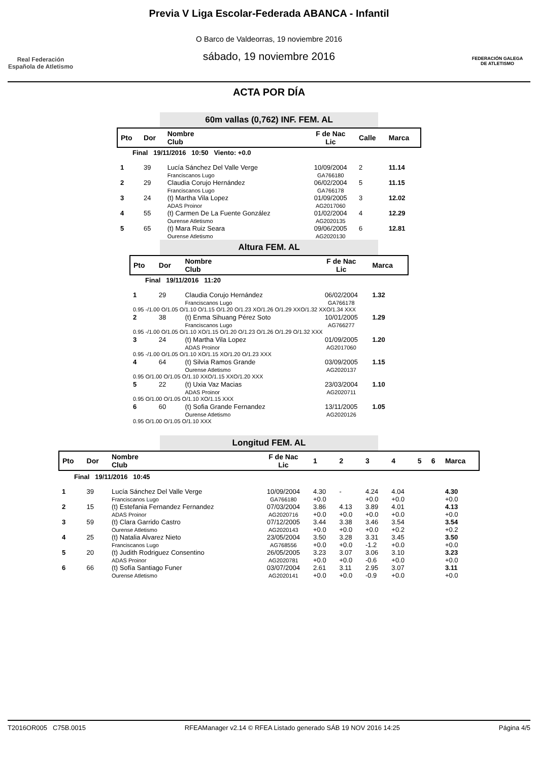Real Federación
Española de Atletismo
Previa V Liga Escolar-Federada ABANCA - Infantil
O Barco de Valdeorras, 19 noviembre 2016
sábado, 19 noviembre 2016
FEDERACIÓN GALEGA
DE ATLETISMO
ACTA POR DÍA
60m vallas (0,762) INF. FEM. AL
| Pto | Dor | Nombre Club | F de Nac Lic | Calle | Marca |
| --- | --- | --- | --- | --- | --- |
| Final 19/11/2016 10:50 Viento: +0.0 | | | | | |
| 1 | 39 | Lucía Sánchez Del Valle Verge Franciscanos Lugo | 10/09/2004 GA766180 | 2 | 11.14 |
| 2 | 29 | Claudia Corujo Hernández Franciscanos Lugo | 06/02/2004 GA766178 | 5 | 11.15 |
| 3 | 24 | (t) Martha Vila Lopez ADAS Proinor | 01/09/2005 AG2017060 | 3 | 12.02 |
| 4 | 55 | (t) Carmen De La Fuente González Ourense Atletismo | 01/02/2004 AG2020135 | 4 | 12.29 |
| 5 | 65 | (t) Mara Ruiz Seara Ourense Atletismo | 09/06/2005 AG2020130 | 6 | 12.81 |
Altura FEM. AL
| Pto | Dor | Nombre Club | F de Nac Lic | Marca |
| --- | --- | --- | --- | --- |
| Final 19/11/2016 11:20 | | | | |
| 1 | 29 | Claudia Corujo Hernández Franciscanos Lugo | 06/02/2004 GA766178 | 1.32 |
| 0.95 -/1.00 O/1.05 O/1.10 O/1.15 O/1.20 O/1.23 XO/1.26 O/1.29 XXO/1.32 XXO/1.34 XXX | | | | |
| 2 | 38 | (t) Enma Sihuang Pérez Soto Franciscanos Lugo | 10/01/2005 AG766277 | 1.29 |
| 0.95 -/1.00 O/1.05 O/1.10 XO/1.15 O/1.20 O/1.23 O/1.26 O/1.29 O/1.32 XXX | | | | |
| 3 | 24 | (t) Martha Vila Lopez ADAS Proinor | 01/09/2005 AG2017060 | 1.20 |
| 0.95 -/1.00 O/1.05 O/1.10 XO/1.15 XO/1.20 O/1.23 XXX | | | | |
| 4 | 64 | (t) Silvia Ramos Grande Ourense Atletismo | 03/09/2005 AG2020137 | 1.15 |
| 0.95 O/1.00 O/1.05 O/1.10 XXO/1.15 XXO/1.20 XXX | | | | |
| 5 | 22 | (t) Uxia Vaz Macias ADAS Proinor | 23/03/2004 AG2020711 | 1.10 |
| 0.95 O/1.00 O/1.05 O/1.10 XO/1.15 XXX | | | | |
| 6 | 60 | (t) Sofia Grande Fernandez Ourense Atletismo | 13/11/2005 AG2020126 | 1.05 |
| 0.95 O/1.00 O/1.05 O/1.10 XXX | | | | |
Longitud FEM. AL
| Pto | Dor | Nombre Club | F de Nac Lic | 1 | 2 | 3 | 4 | 5 | 6 | Marca |
| --- | --- | --- | --- | --- | --- | --- | --- | --- | --- | --- |
| Final 19/11/2016 10:45 | | | | | | | | | | |
| 1 | 39 | Lucía Sánchez Del Valle Verge Franciscanos Lugo | 10/09/2004 GA766180 | 4.30 +0.0 | - | 4.24 +0.0 | 4.04 +0.0 | | | 4.30 +0.0 |
| 2 | 15 | (t) Estefania Fernandez Fernandez ADAS Proinor | 07/03/2004 AG2020716 | 3.86 +0.0 | 4.13 +0.0 | 3.89 +0.0 | 4.01 +0.0 | | | 4.13 +0.0 |
| 3 | 59 | (t) Clara Garrido Castro Ourense Atletismo | 07/12/2005 AG2020143 | 3.44 +0.0 | 3.38 +0.0 | 3.46 +0.0 | 3.54 +0.2 | | | 3.54 +0.2 |
| 4 | 25 | (t) Natalia Alvarez Nieto Franciscanos Lugo | 23/05/2004 AG768556 | 3.50 +0.0 | 3.28 +0.0 | 3.31 -1.2 | 3.45 +0.0 | | | 3.50 +0.0 |
| 5 | 20 | (t) Judith Rodriguez Consentino ADAS Proinor | 26/05/2005 AG2020781 | 3.23 +0.0 | 3.07 +0.0 | 3.06 -0.6 | 3.10 +0.0 | | | 3.23 +0.0 |
| 6 | 66 | (t) Sofía Santiago Funer Ourense Atletismo | 03/07/2004 AG2020141 | 2.61 +0.0 | 3.11 +0.0 | 2.95 -0.9 | 3.07 +0.0 | | | 3.11 +0.0 |
T2016OR005 C75B.0015 RFEAManager v2.14 © RFEA Listado generado SÁB 19 NOV 2016 14:25 Página 4/5